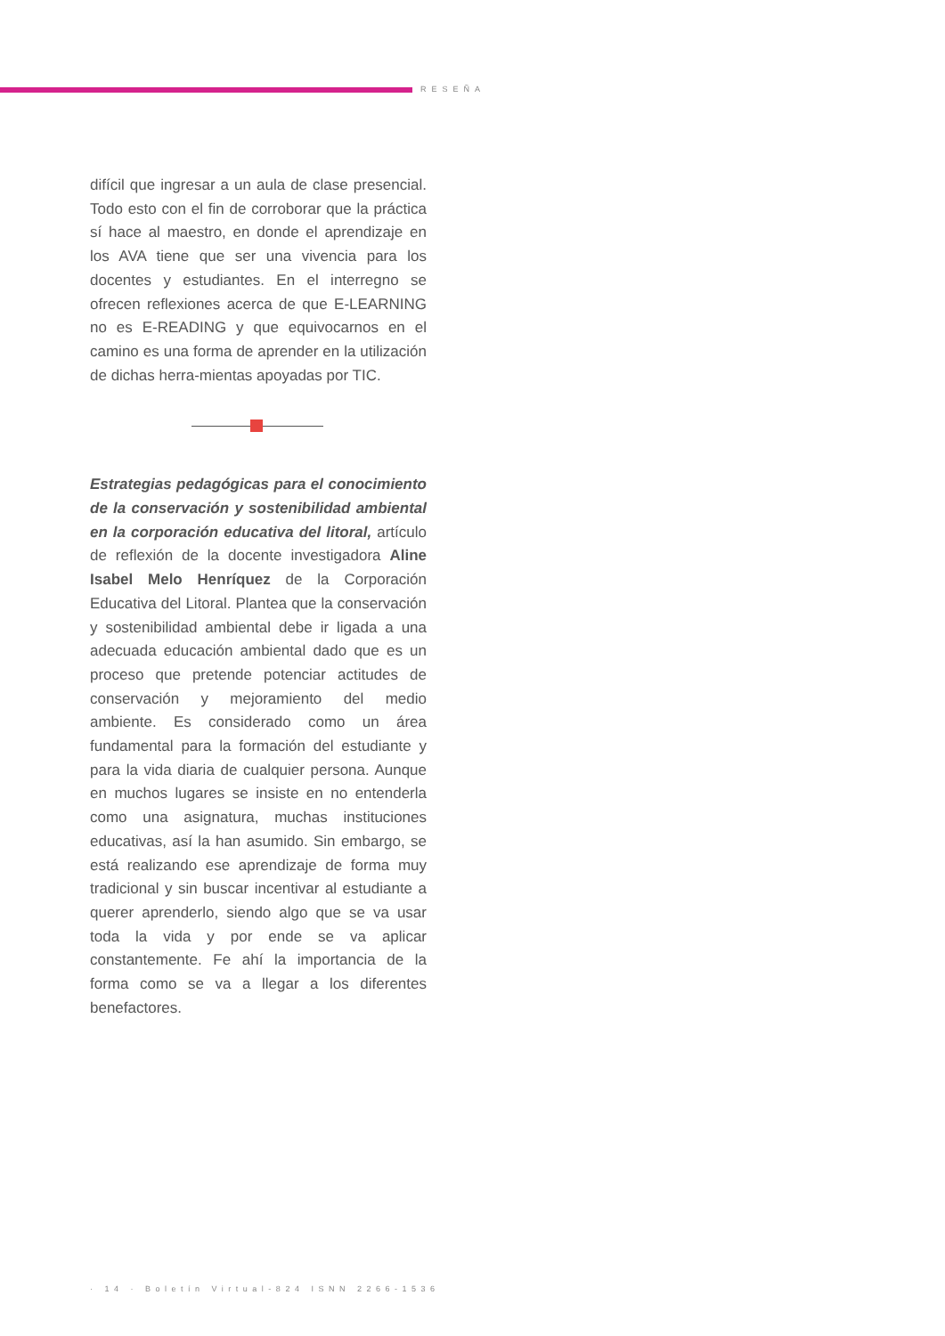RESEÑA
difícil que ingresar a un aula de clase presencial. Todo esto con el fin de corroborar que la práctica sí hace al maestro, en donde el aprendizaje en los AVA tiene que ser una vivencia para los docentes y estudiantes. En el interregno se ofrecen reflexiones acerca de que E-LEARNING no es E-READING y que equivocarnos en el camino es una forma de aprender en la utilización de dichas herra-mientas apoyadas por TIC.
Estrategias pedagógicas para el conocimiento de la conservación y sostenibilidad ambiental en la corporación educativa del litoral, artículo de reflexión de la docente investigadora Aline Isabel Melo Henríquez de la Corporación Educativa del Litoral. Plantea que la conservación y sostenibilidad ambiental debe ir ligada a una adecuada educación ambiental dado que es un proceso que pretende potenciar actitudes de conservación y mejoramiento del medio ambiente. Es considerado como un área fundamental para la formación del estudiante y para la vida diaria de cualquier persona. Aunque en muchos lugares se insiste en no entenderla como una asignatura, muchas instituciones educativas, así la han asumido. Sin embargo, se está realizando ese aprendizaje de forma muy tradicional y sin buscar incentivar al estudiante a querer aprenderlo, siendo algo que se va usar toda la vida y por ende se va aplicar constantemente. Fe ahí la importancia de la forma como se va a llegar a los diferentes benefactores.
· 14 · Boletín Virtual-824 ISNN 2266-1536